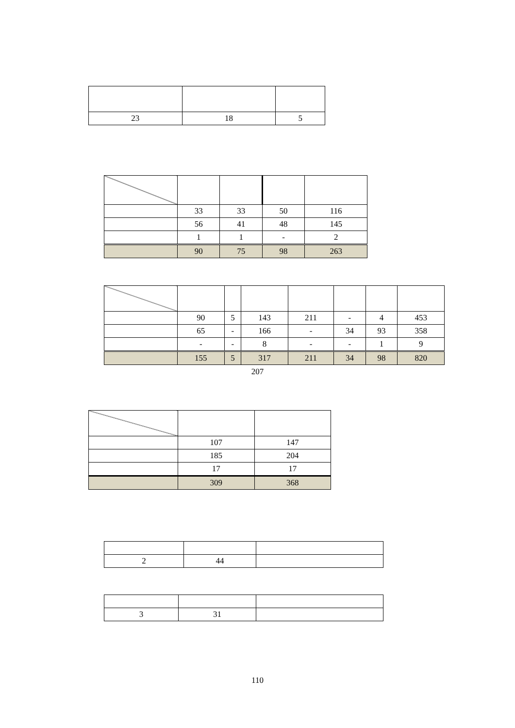| 23 | 18 | 5 |
| | 33 | 33 | 50 | 116 |
| | 56 | 41 | 48 | 145 |
| | 1 | 1 | - | 2 |
| | 90 | 75 | 98 | 263 |
| | 90 | 5 | 143 | 211 | - | 4 | 453 |
| | 65 | - | 166 | - | 34 | 93 | 358 |
| | - | - | 8 | - | - | 1 | 9 |
| | 155 | 5 | 317 | 211 | 34 | 98 | 820 |
207
| | 107 | 147 |
| | 185 | 204 |
| | 17 | 17 |
| | 309 | 368 |
| 2 | 44 | |
| 3 | 31 | |
110